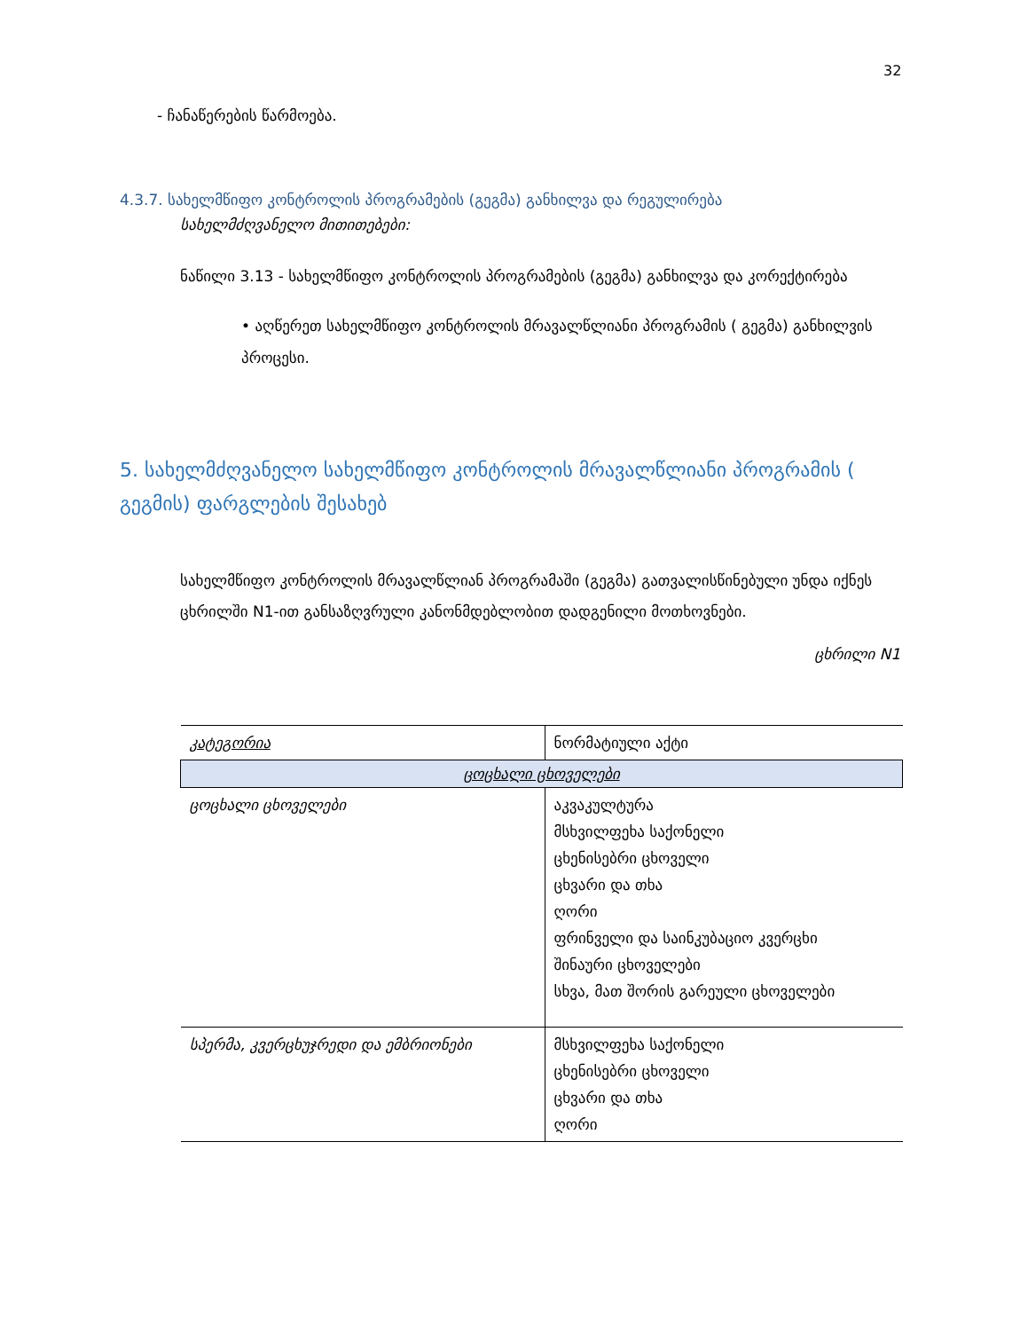32
- ჩანაწერების წარმოება.
4.3.7. სახელმწიფო კონტროლის პროგრამების (გეგმა) განხილვა და რეგულირება
სახელმძღვანელო მითითებები:
ნაწილი 3.13 - სახელმწიფო კონტროლის პროგრამების (გეგმა) განხილვა და კორექტირება
• აღწერეთ სახელმწიფო კონტროლის მრავალწლიანი პროგრამის ( გეგმა) განხილვის პროცესი.
5. სახელმძღვანელო სახელმწიფო კონტროლის მრავალწლიანი პროგრამის ( გეგმის) ფარგლების შესახებ
სახელმწიფო კონტროლის მრავალწლიან პროგრამაში (გეგმა) გათვალისწინებული უნდა იქნეს ცხრილში N1-ით განსაზღვრული კანონმდებლობით დადგენილი მოთხოვნები.
ცხრილი N1
| კატეგორია | ნორმატიული აქტი |
| ცოცხალი ცხოველები | |
| ცოცხალი ცხოველები | აკვაკულტურა მსხვილფეხა საქონელი ცხენისებრი ცხოველი ცხვარი და თხა ღორი ფრინველი და საინკუბაციო კვერცხი შინაური ცხოველები სხვა, მათ შორის გარეული ცხოველები |
| სპერმა, კვერცხუჯრედი და ემბრიონები | მსხვილფეხა საქონელი ცხენისებრი ცხოველი ცხვარი და თხა ღორი |